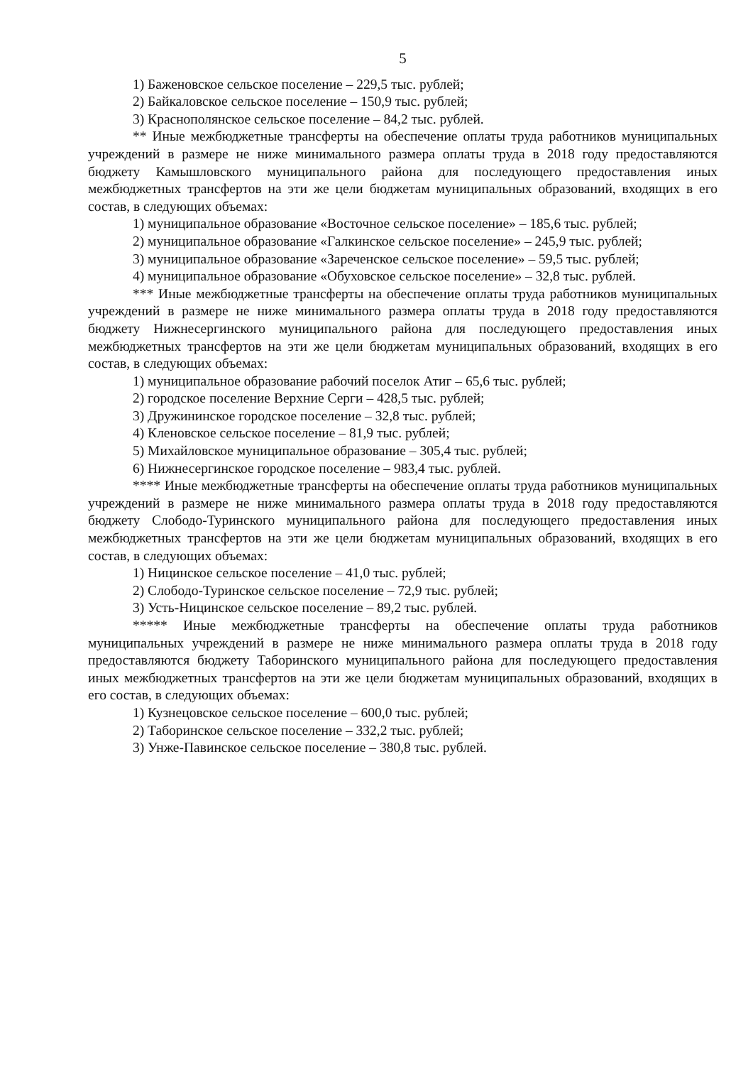5
1) Баженовское сельское поселение – 229,5 тыс. рублей;
2) Байкаловское сельское поселение – 150,9 тыс. рублей;
3) Краснополянское сельское поселение – 84,2 тыс. рублей.
** Иные межбюджетные трансферты на обеспечение оплаты труда работников муниципальных учреждений в размере не ниже минимального размера оплаты труда в 2018 году предоставляются бюджету Камышловского муниципального района для последующего предоставления иных межбюджетных трансфертов на эти же цели бюджетам муниципальных образований, входящих в его состав, в следующих объемах:
1) муниципальное образование «Восточное сельское поселение» – 185,6 тыс. рублей;
2) муниципальное образование «Галкинское сельское поселение» – 245,9 тыс. рублей;
3) муниципальное образование «Зареченское сельское поселение» – 59,5 тыс. рублей;
4) муниципальное образование «Обуховское сельское поселение» – 32,8 тыс. рублей.
*** Иные межбюджетные трансферты на обеспечение оплаты труда работников муниципальных учреждений в размере не ниже минимального размера оплаты труда в 2018 году предоставляются бюджету Нижнесергинского муниципального района для последующего предоставления иных межбюджетных трансфертов на эти же цели бюджетам муниципальных образований, входящих в его состав, в следующих объемах:
1) муниципальное образование рабочий поселок Атиг – 65,6 тыс. рублей;
2) городское поселение Верхние Серги – 428,5 тыс. рублей;
3) Дружининское городское поселение – 32,8 тыс. рублей;
4) Кленовское сельское поселение – 81,9 тыс. рублей;
5) Михайловское муниципальное образование – 305,4 тыс. рублей;
6) Нижнесергинское городское поселение – 983,4 тыс. рублей.
**** Иные межбюджетные трансферты на обеспечение оплаты труда работников муниципальных учреждений в размере не ниже минимального размера оплаты труда в 2018 году предоставляются бюджету Слободо-Туринского муниципального района для последующего предоставления иных межбюджетных трансфертов на эти же цели бюджетам муниципальных образований, входящих в его состав, в следующих объемах:
1) Ницинское сельское поселение – 41,0 тыс. рублей;
2) Слободо-Туринское сельское поселение – 72,9 тыс. рублей;
3) Усть-Ницинское сельское поселение – 89,2 тыс. рублей.
***** Иные межбюджетные трансферты на обеспечение оплаты труда работников муниципальных учреждений в размере не ниже минимального размера оплаты труда в 2018 году предоставляются бюджету Таборинского муниципального района для последующего предоставления иных межбюджетных трансфертов на эти же цели бюджетам муниципальных образований, входящих в его состав, в следующих объемах:
1) Кузнецовское сельское поселение – 600,0 тыс. рублей;
2) Таборинское сельское поселение – 332,2 тыс. рублей;
3) Унже-Павинское сельское поселение – 380,8 тыс. рублей.